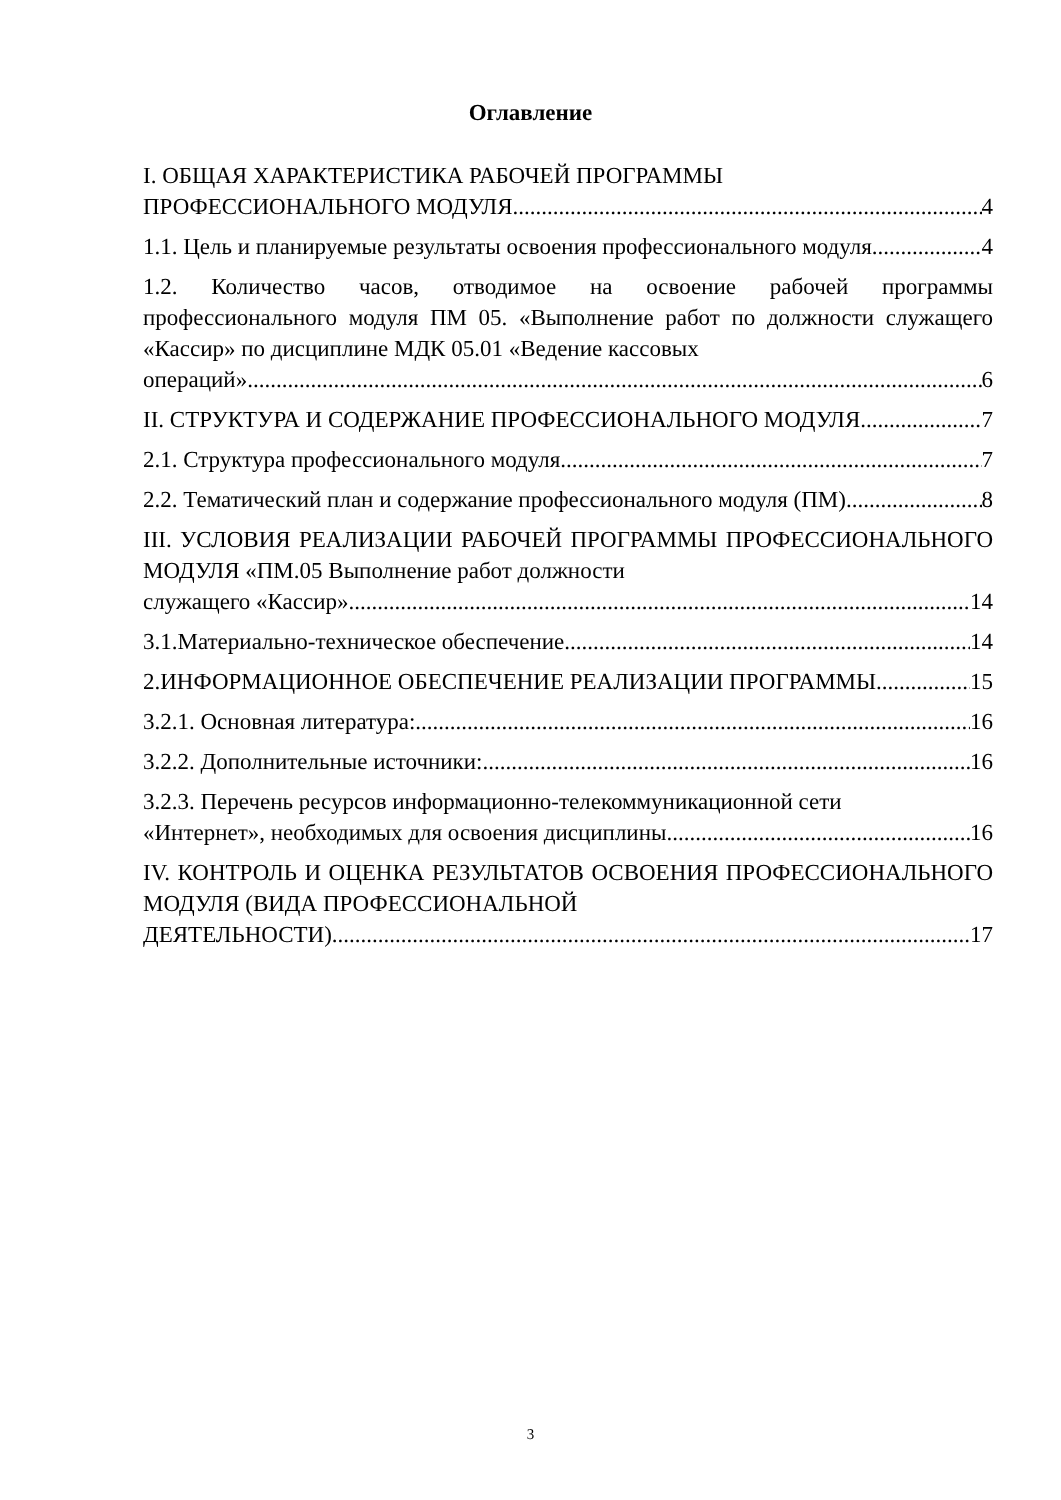Оглавление
I. ОБЩАЯ ХАРАКТЕРИСТИКА РАБОЧЕЙ ПРОГРАММЫ
ПРОФЕССИОНАЛЬНОГО МОДУЛЯ 4
1.1. Цель и планируемые результаты освоения профессионального модуля 4
1.2. Количество часов, отводимое на освоение рабочей программы профессионального модуля ПМ 05. «Выполнение работ по должности служащего «Кассир» по дисциплине МДК 05.01 «Ведение кассовых
операций» 6
II. СТРУКТУРА И СОДЕРЖАНИЕ ПРОФЕССИОНАЛЬНОГО МОДУЛЯ 7
2.1. Структура профессионального модуля 7
2.2. Тематический план и содержание профессионального модуля (ПМ) 8
III. УСЛОВИЯ РЕАЛИЗАЦИИ РАБОЧЕЙ ПРОГРАММЫ ПРОФЕССИОНАЛЬНОГО МОДУЛЯ «ПМ.05 Выполнение работ должности
служащего «Кассир» 14
3.1.Материально-техническое обеспечение 14
2.ИНФОРМАЦИОННОЕ ОБЕСПЕЧЕНИЕ РЕАЛИЗАЦИИ ПРОГРАММЫ 15
3.2.1. Основная литература: 16
3.2.2. Дополнительные источники: 16
3.2.3. Перечень ресурсов информационно-телекоммуникационной сети
«Интернет», необходимых для освоения дисциплины 16
IV. КОНТРОЛЬ И ОЦЕНКА РЕЗУЛЬТАТОВ ОСВОЕНИЯ ПРОФЕССИОНАЛЬНОГО МОДУЛЯ (ВИДА ПРОФЕССИОНАЛЬНОЙ
ДЕЯТЕЛЬНОСТИ) 17
3